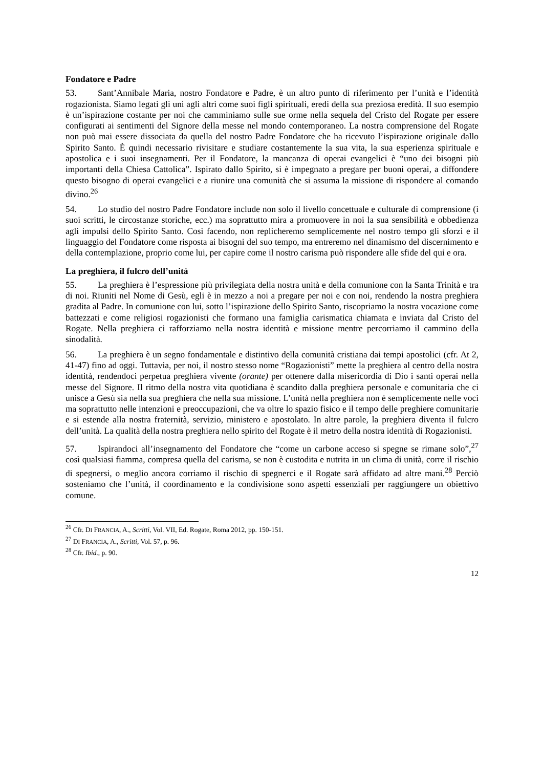Fondatore e Padre
53. Sant’Annibale Maria, nostro Fondatore e Padre, è un altro punto di riferimento per l’unità e l’identità rogazionista. Siamo legati gli uni agli altri come suoi figli spirituali, eredi della sua preziosa eredità. Il suo esempio è un’ispirazione costante per noi che camminiamo sulle sue orme nella sequela del Cristo del Rogate per essere configurati ai sentimenti del Signore della messe nel mondo contemporaneo. La nostra comprensione del Rogate non può mai essere dissociata da quella del nostro Padre Fondatore che ha ricevuto l’ispirazione originale dallo Spirito Santo. È quindi necessario rivisitare e studiare costantemente la sua vita, la sua esperienza spirituale e apostolica e i suoi insegnamenti. Per il Fondatore, la mancanza di operai evangelici è “uno dei bisogni più importanti della Chiesa Cattolica”. Ispirato dallo Spirito, si è impegnato a pregare per buoni operai, a diffondere questo bisogno di operai evangelici e a riunire una comunità che si assuma la missione di rispondere al comando divino.<sup>26</sup>
54. Lo studio del nostro Padre Fondatore include non solo il livello concettuale e culturale di comprensione (i suoi scritti, le circostanze storiche, ecc.) ma soprattutto mira a promuovere in noi la sua sensibilità e obbedienza agli impulsi dello Spirito Santo. Così facendo, non replicheremo semplicemente nel nostro tempo gli sforzi e il linguaggio del Fondatore come risposta ai bisogni del suo tempo, ma entreremo nel dinamismo del discernimento e della contemplazione, proprio come lui, per capire come il nostro carisma può rispondere alle sfide del qui e ora.
La preghiera, il fulcro dell’unità
55. La preghiera è l’espressione più privilegiata della nostra unità e della comunione con la Santa Trinità e tra di noi. Riuniti nel Nome di Gesù, egli è in mezzo a noi a pregare per noi e con noi, rendendo la nostra preghiera gradita al Padre. In comunione con lui, sotto l’ispirazione dello Spirito Santo, riscopriamo la nostra vocazione come battezzati e come religiosi rogazionisti che formano una famiglia carismatica chiamata e inviata dal Cristo del Rogate. Nella preghiera ci rafforziamo nella nostra identità e missione mentre percorriamo il cammino della sinodalità.
56. La preghiera è un segno fondamentale e distintivo della comunità cristiana dai tempi apostolici (cfr. At 2, 41-47) fino ad oggi. Tuttavia, per noi, il nostro stesso nome “Rogazionisti” mette la preghiera al centro della nostra identità, rendendoci perpetua preghiera vivente (orante) per ottenere dalla misericordia di Dio i santi operai nella messe del Signore. Il ritmo della nostra vita quotidiana è scandito dalla preghiera personale e comunitaria che ci unisce a Gesù sia nella sua preghiera che nella sua missione. L’unità nella preghiera non è semplicemente nelle voci ma soprattutto nelle intenzioni e preoccupazioni, che va oltre lo spazio fisico e il tempo delle preghiere comunitarie e si estende alla nostra fraternità, servizio, ministero e apostolato. In altre parole, la preghiera diventa il fulcro dell’unità. La qualità della nostra preghiera nello spirito del Rogate è il metro della nostra identità di Rogazionisti.
57. Ispirandoci all’insegnamento del Fondatore che “come un carbone acceso si spegne se rimane solo”,<sup>27</sup> così qualsiasi fiamma, compresa quella del carisma, se non è custodita e nutrita in un clima di unità, corre il rischio di spegnersi, o meglio ancora corriamo il rischio di spegnerci e il Rogate sarà affidato ad altre mani.<sup>28</sup> Perciò sosteniamo che l’unità, il coordinamento e la condivisione sono aspetti essenziali per raggiungere un obiettivo comune.
<sup>26</sup> Cfr. DI FRANCIA, A., Scritti, Vol. VII, Ed. Rogate, Roma 2012, pp. 150-151.
<sup>27</sup> DI FRANCIA, A., Scritti, Vol. 57, p. 96.
<sup>28</sup> Cfr. Ibid., p. 90.
12